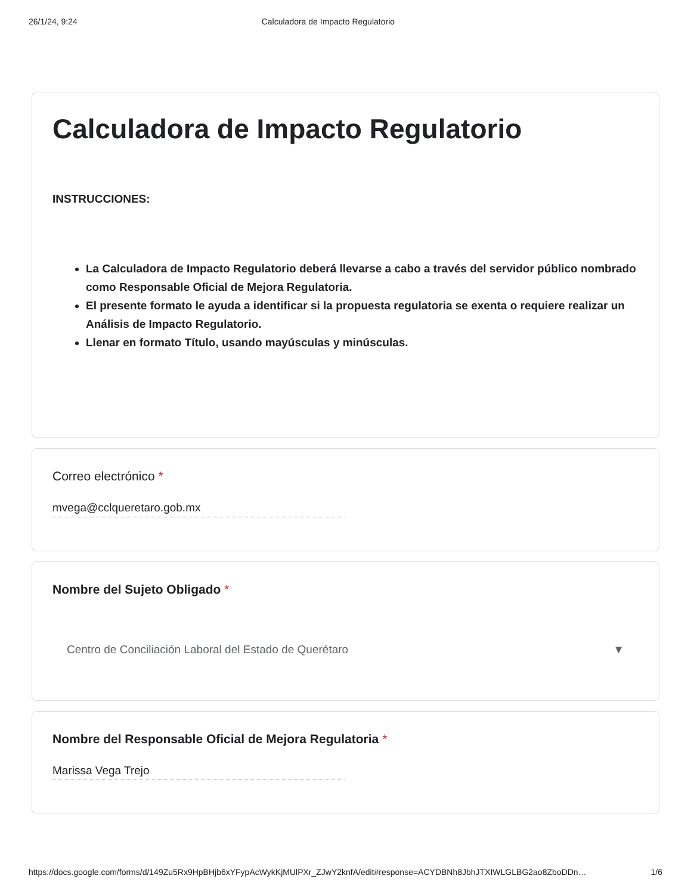26/1/24, 9:24 Calculadora de Impacto Regulatorio
Calculadora de Impacto Regulatorio
INSTRUCCIONES:
La Calculadora de Impacto Regulatorio deberá llevarse a cabo a través del servidor público nombrado como Responsable Oficial de Mejora Regulatoria.
El presente formato le ayuda a identificar si la propuesta regulatoria se exenta o requiere realizar un Análisis de Impacto Regulatorio.
Llenar en formato Título, usando mayúsculas y minúsculas.
Correo electrónico *
mvega@cclqueretaro.gob.mx
Nombre del Sujeto Obligado *
Centro de Conciliación Laboral del Estado de Querétaro ▼
Nombre del Responsable Oficial de Mejora Regulatoria *
Marissa Vega Trejo
https://docs.google.com/forms/d/149Zu5Rx9HpBHjb6xYFypAcWykKjMUlPXr_ZJwY2knfA/edit#response=ACYDBNh8JbhJTXIWLGLBG2ao8ZboDDn… 1/6